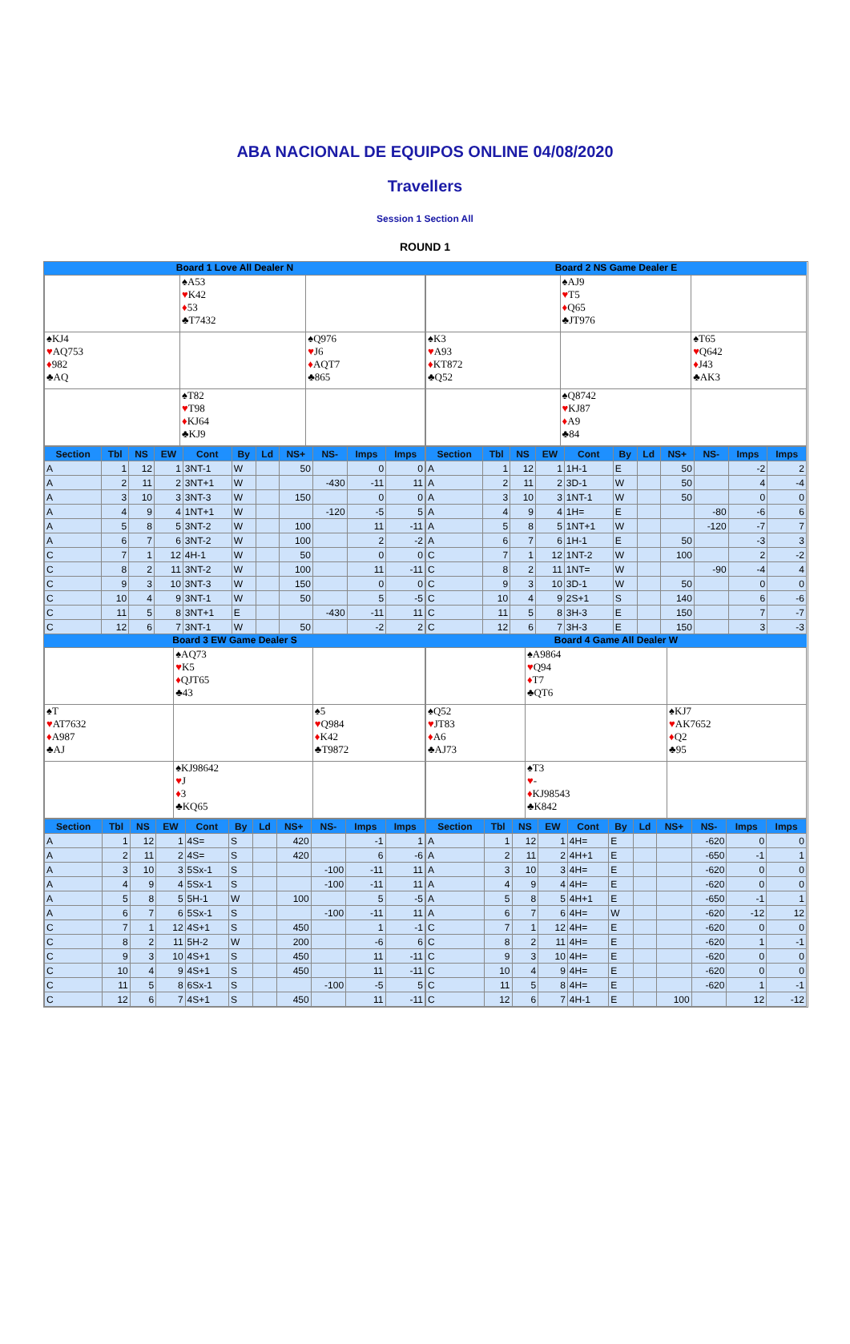ABA NACIONAL DE EQUIPOS ONLINE 04/08/2020
Travellers
Session 1 Section All
ROUND 1
Board 1 Love All Dealer N
| | ♠A53 ♥ K42 ♦ 53 ♣T7432 | |
| ♠KJ4 ♥ AQ753 ♦ 982 ♣AQ | | ♠Q976 ♥ J6 ♦ AQT7 ♣865 |
| | ♠T82 ♥ T98 ♦ KJ64 ♣KJ9 | |
| Section | Tbl | NS | EW | Cont | By | Ld | NS+ | NS- | Imps | Imps |
| --- | --- | --- | --- | --- | --- | --- | --- | --- | --- | --- |
| A | 1 | 12 | 1 | 3NT-1 | W | | 50 | | 0 | 0 |
| A | 2 | 11 | 2 | 3NT+1 | W | | | -430 | -11 | 11 |
| A | 3 | 10 | 3 | 3NT-3 | W | | 150 | | 0 | 0 |
| A | 4 | 9 | 4 | 1NT+1 | W | | | -120 | -5 | 5 |
| A | 5 | 8 | 5 | 3NT-2 | W | | 100 | | 11 | -11 |
| A | 6 | 7 | 6 | 3NT-2 | W | | 100 | | 2 | -2 |
| C | 7 | 1 | 12 | 4H-1 | W | | 50 | | 0 | 0 |
| C | 8 | 2 | 11 | 3NT-2 | W | | 100 | | 11 | -11 |
| C | 9 | 3 | 10 | 3NT-3 | W | | 150 | | 0 | 0 |
| C | 10 | 4 | 9 | 3NT-1 | W | | 50 | | 5 | -5 |
| C | 11 | 5 | 8 | 3NT+1 | E | | | -430 | -11 | 11 |
| C | 12 | 6 | 7 | 3NT-1 | W | | 50 | | -2 | 2 |
Board 2 NS Game Dealer E
| | ♠AJ9 ♥ T5 ♦ Q65 ♣JT976 | |
| ♠K3 ♥ A93 ♦ KT872 ♣Q52 | | ♠T65 ♥ Q642 ♦ J43 ♣AK3 |
| | ♠Q8742 ♥ KJ87 ♦ A9 ♣84 | |
| Section | Tbl | NS | EW | Cont | By | Ld | NS+ | NS- | Imps | Imps |
| --- | --- | --- | --- | --- | --- | --- | --- | --- | --- | --- |
| A | 1 | 12 | 1 | 1H-1 | E | | 50 | | -2 | 2 |
| A | 2 | 11 | 2 | 3D-1 | W | | 50 | | 4 | -4 |
| A | 3 | 10 | 3 | 1NT-1 | W | | 50 | | 0 | 0 |
| A | 4 | 9 | 4 | 1H= | E | | | -80 | -6 | 6 |
| A | 5 | 8 | 5 | 1NT+1 | W | | | -120 | -7 | 7 |
| A | 6 | 7 | 6 | 1H-1 | E | | 50 | | -3 | 3 |
| C | 7 | 1 | 12 | 1NT-2 | W | | 100 | | 2 | -2 |
| C | 8 | 2 | 11 | 1NT= | W | | | -90 | -4 | 4 |
| C | 9 | 3 | 10 | 3D-1 | W | | 50 | | 0 | 0 |
| C | 10 | 4 | 9 | 2S+1 | S | | 140 | | 6 | -6 |
| C | 11 | 5 | 8 | 3H-3 | E | | 150 | | 7 | -7 |
| C | 12 | 6 | 7 | 3H-3 | E | | 150 | | 3 | -3 |
Board 3 EW Game Dealer S
| | ♠AQ73 ♥ K5 ♦ QJT65 ♣43 | |
| ♠T ♥ AT7632 ♦ A987 ♣AJ | | ♠5 ♥ Q984 ♦ K42 ♣T9872 |
| | ♠KJ98642 ♥ J ♦ 3 ♣KQ65 | |
| Section | Tbl | NS | EW | Cont | By | Ld | NS+ | NS- | Imps | Imps |
| --- | --- | --- | --- | --- | --- | --- | --- | --- | --- | --- |
| A | 1 | 12 | 1 | 4S= | S | | 420 | | -1 | 1 |
| A | 2 | 11 | 2 | 4S= | S | | 420 | | 6 | -6 |
| A | 3 | 10 | 3 | 5Sx-1 | S | | | -100 | -11 | 11 |
| A | 4 | 9 | 4 | 5Sx-1 | S | | | -100 | -11 | 11 |
| A | 5 | 8 | 5 | 5H-1 | W | | 100 | | 5 | -5 |
| A | 6 | 7 | 6 | 5Sx-1 | S | | | -100 | -11 | 11 |
| C | 7 | 1 | 12 | 4S+1 | S | | 450 | | 1 | -1 |
| C | 8 | 2 | 11 | 5H-2 | W | | 200 | | -6 | 6 |
| C | 9 | 3 | 10 | 4S+1 | S | | 450 | | 11 | -11 |
| C | 10 | 4 | 9 | 4S+1 | S | | 450 | | 11 | -11 |
| C | 11 | 5 | 8 | 6Sx-1 | S | | | -100 | -5 | 5 |
| C | 12 | 6 | 7 | 4S+1 | S | | 450 | | 11 | -11 |
Board 4 Game All Dealer W
| | ♠A9864 ♥ Q94 ♦ T7 ♣QT6 | |
| ♠Q52 ♥ JT83 ♦ A6 ♣AJ73 | | ♠KJ7 ♥ AK7652 ♦ Q2 ♣95 |
| | ♠T3 ♥ - ♦ KJ98543 ♣K842 | |
| Section | Tbl | NS | EW | Cont | By | Ld | NS+ | NS- | Imps | Imps |
| --- | --- | --- | --- | --- | --- | --- | --- | --- | --- | --- |
| A | 1 | 12 | 1 | 4H= | E | | | -620 | 0 | 0 |
| A | 2 | 11 | 2 | 4H+1 | E | | | -650 | -1 | 1 |
| A | 3 | 10 | 3 | 4H= | E | | | -620 | 0 | 0 |
| A | 4 | 9 | 4 | 4H= | E | | | -620 | 0 | 0 |
| A | 5 | 8 | 5 | 4H+1 | E | | | -650 | -1 | 1 |
| A | 6 | 7 | 6 | 4H= | W | | | -620 | -12 | 12 |
| C | 7 | 1 | 12 | 4H= | E | | | -620 | 0 | 0 |
| C | 8 | 2 | 11 | 4H= | E | | | -620 | 1 | -1 |
| C | 9 | 3 | 10 | 4H= | E | | | -620 | 0 | 0 |
| C | 10 | 4 | 9 | 4H= | E | | | -620 | 0 | 0 |
| C | 11 | 5 | 8 | 4H= | E | | | -620 | 1 | -1 |
| C | 12 | 6 | 7 | 4H-1 | E | | 100 | | 12 | -12 |